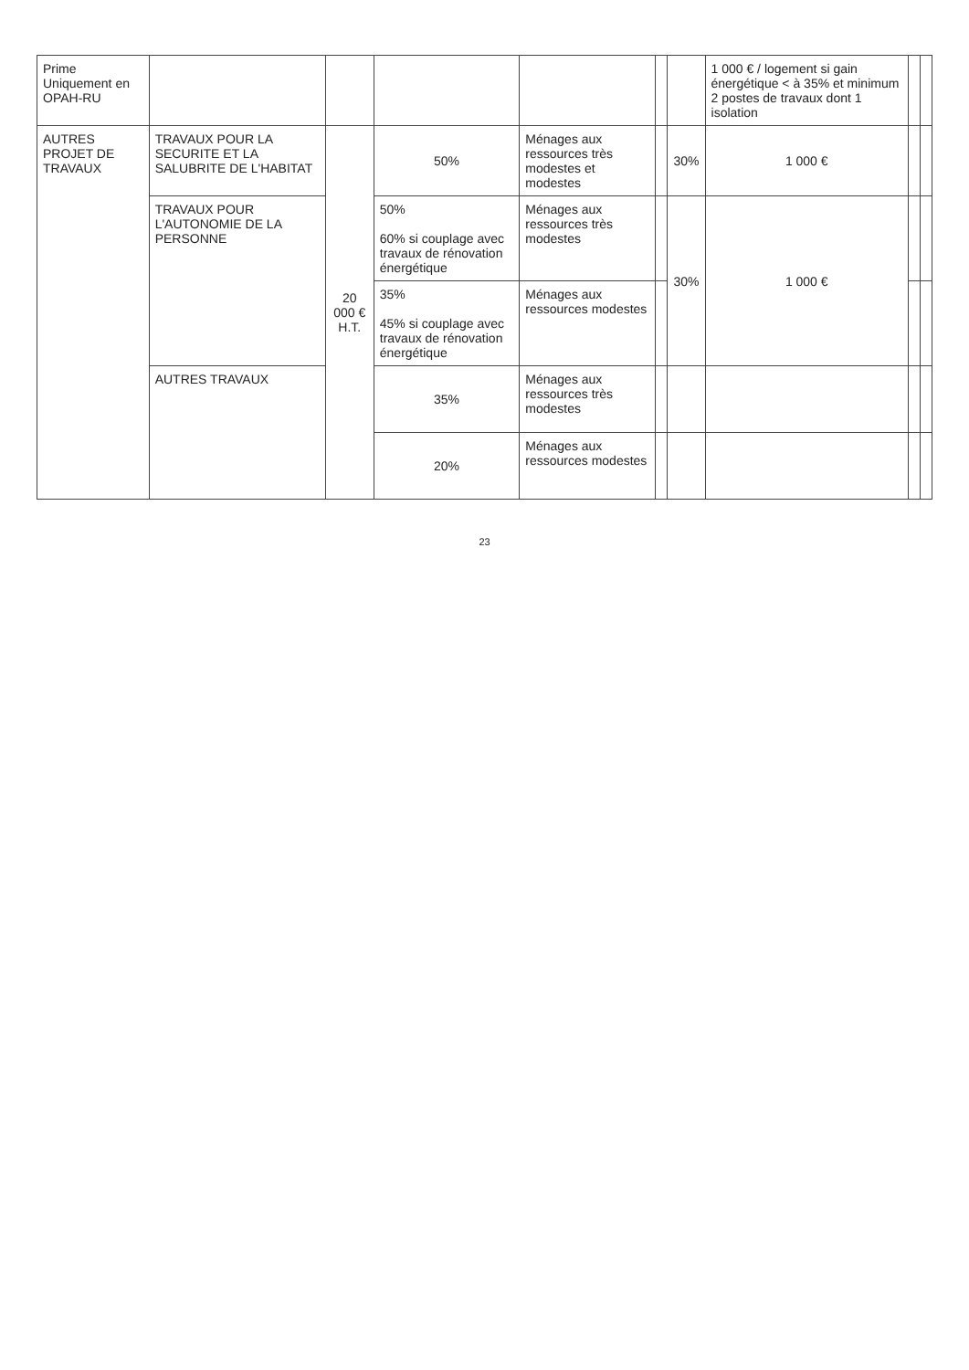| Prime Uniquement en OPAH-RU | | | | | | | 1 000 € / logement si gain énergétique < à 35% et minimum 2 postes de travaux dont 1 isolation | | |
| AUTRES PROJET DE TRAVAUX | TRAVAUX POUR LA SECURITE ET LA SALUBRITE DE L'HABITAT | 20 000 € H.T. | 50% | Ménages aux ressources très modestes et modestes | | 30% | 1 000 € | | |
| | TRAVAUX POUR L'AUTONOMIE DE LA PERSONNE | | 50% 60% si couplage avec travaux de rénovation énergétique | Ménages aux ressources très modestes | | 30% | 1 000 € | | |
| | | | 35% 45% si couplage avec travaux de rénovation énergétique | Ménages aux ressources modestes | | | | | |
| | AUTRES TRAVAUX | | 35% | Ménages aux ressources très modestes | | | | | |
| | | | 20% | Ménages aux ressources modestes | | | | | |
23